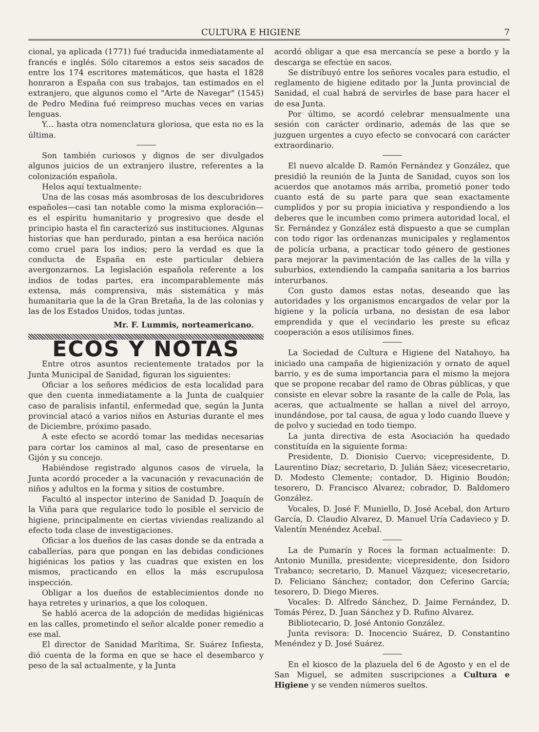CULTURA E HIGIENE 7
cional, ya aplicada (1771) fué traducida inmediatamente al francés e inglés. Sólo citaremos a estos seis sacados de entre los 174 escritores matemáticos, que hasta el 1828 honraron a España con sus trabajos, tan estimados en el extranjero, que algunos como el "Arte de Navegar" (1545) de Pedro Medina fué reimpreso muchas veces en varias lenguas.
Y... hasta otra nomenclatura gloriosa, que esta no es la última.
Son también curiosos y dignos de ser divulgados algunos juicios de un extranjero ilustre, referentes a la colonización española.
Helos aquí textualmente:
Una de las cosas más asombrosas de los descubridores españoles—casi tan notable como la misma exploración—es el espíritu humanitario y progresivo que desde el principio hasta el fin caracterizó sus instituciones. Algunas historias que han perdurado, pintan a esa heróica nación como cruel para los indios; pero la verdad es que la conducta de España en este particular debiera avergonzarnos. La legislación española referente a los indios de todas partes, era incomparablemente más extensa, más comprensiva, más sistemática y más humanitaria que la de la Gran Bretaña, la de las colonias y las de los Estados Unidos, todas juntas.
Mr. F. Lummis, norteamericano.
ECOS Y NOTAS
Entre otros asuntos recientemente tratados por la Junta Municipal de Sanidad, figuran los siguientes:
Oficiar a los señores médicios de esta localidad para que den cuenta inmediatamente a la Junta de cualquier caso de paralisis infantil, enfermedad que, según la Junta provincial atacó a varios niños en Asturias durante el mes de Diciembre, próximo pasado.
A este efecto se acordó tomar las medidas necesarias para cortar los caminos al mal, caso de presentarse en Gijón y su concejo.
Habiéndose registrado algunos casos de viruela, la Junta acordó proceder a la vacunación y revacunación de niños y adultos en la forma y sitios de costumbre.
Facultó al inspector interino de Sanidad D. Joaquín de la Viña para que regularice todo lo posible el servicio de higiene, principalmente en ciertas viviendas realizando al efecto toda clase de investigaciones.
Oficiar a los dueños de las casas donde se da entrada a caballerías, para que pongan en las debidas condiciones higiénicas los patios y las cuadras que existen en los mismos, practicando en ellos la más escrupulosa inspección.
Obligar a los dueños de establecimientos donde no haya retretes y urinarios, a que los coloquen.
Se habló acerca de la adopción de medidas higiénicas en las calles, prometindo el señor alcalde poner remedio a ese mal.
El director de Sanidad Marítima, Sr. Suárez Infiesta, dió cuenta de la forma en que se hace el desembarco y peso de la sal actualmente, y la Junta
acordó obligar a que esa mercancía se pese a bordo y la descarga se efectúe en sacos.
Se distribuyó entre los señores vocales para estudio, el reglamento de higiene editado por la Junta provincial de Sanidad, el cual habrá de servirles de base para hacer el de esa Junta.
Por último, se acordó celebrar mensualmente una sesión con carácter ordinario, además de las que se juzguen urgentes a cuyo efecto se convocará con carácter extraordinario.
El nuevo alcalde D. Ramón Fernández y González, que presidió la reunión de la Junta de Sanidad, cuyos son los acuerdos que anotamos más arriba, prometió poner todo cuanto está de su parte para que sean exactamente cumplidos y por su propia iniciativa y respondiendo a los deberes que le incumben como primera autoridad local, el Sr. Fernández y González está dispuesto a que se cumplan con todo rigor las ordenanzas municipales y reglamentos de policía urbana, a practicar todo género de gestiones para mejorar la pavimentación de las calles de la villa y suburbios, extendiendo la campaña sanitaria a los barrios interurbanos.
Con gusto damos estas notas, deseando que las autoridades y los organismos encargados de velar por la higiene y la policía urbana, no desistan de esa labor emprendida y que el vecindario les preste su eficaz cooperación a esos utilísimos fines.
La Sociedad de Cultura e Higiene del Natahoyo, ha iniciado una campaña de higienización y ornato de aquel barrio, y es de suma importancia para el mismo la mejora que se propone recabar del ramo de Obras públicas, y que consiste en elevar sobre la rasante de la calle de Pola, las aceras, que actualmente se hallan a nivel del arroyo, inundándose, por tal causa, de agua y lodo cuando llueve y de polvo y suciedad en todo tiempo.
La junta directiva de esta Asociación ha quedado constituída en la siguiente forma:
Presidente, D. Dionisio Cuervo; vicepresidente, D. Laurentino Díaz; secretario, D. Julián Sáez; vicesecretario, D. Modesto Clemente; contador, D. Higinio Boudón; tesorero, D. Francisco Alvarez; cobrador, D. Baldomero González.
Vocales, D. José F. Muniello, D. José Acebal, don Arturo García, D. Claudio Alvarez, D. Manuel Uría Cadavieco y D. Valentín Menéndez Acebal.
La de Pumarín y Roces la forman actualmente: D. Antonio Munilla, presidente; vicepresidente, don Isidoro Trabanco; secretario, D. Manuel Vázquez; vicesecretario, D. Feliciano Sánchez; contador, don Ceferino García; tesorero, D. Diego Mieres.
Vocales: D. Alfredo Sánchez, D. Jaime Fernández, D. Tomás Pérez, D. Juan Sánchez y D. Rufino Alvarez.
Bibliotecario, D. José Antonio González.
Junta revisora: D. Inocencio Suárez, D. Constantino Menéndez y D. José Suárez.
En el kiosco de la plazuela del 6 de Agosto y en el de San Miguel, se admiten suscripciones a Cultura e Higiene y se venden números sueltos.